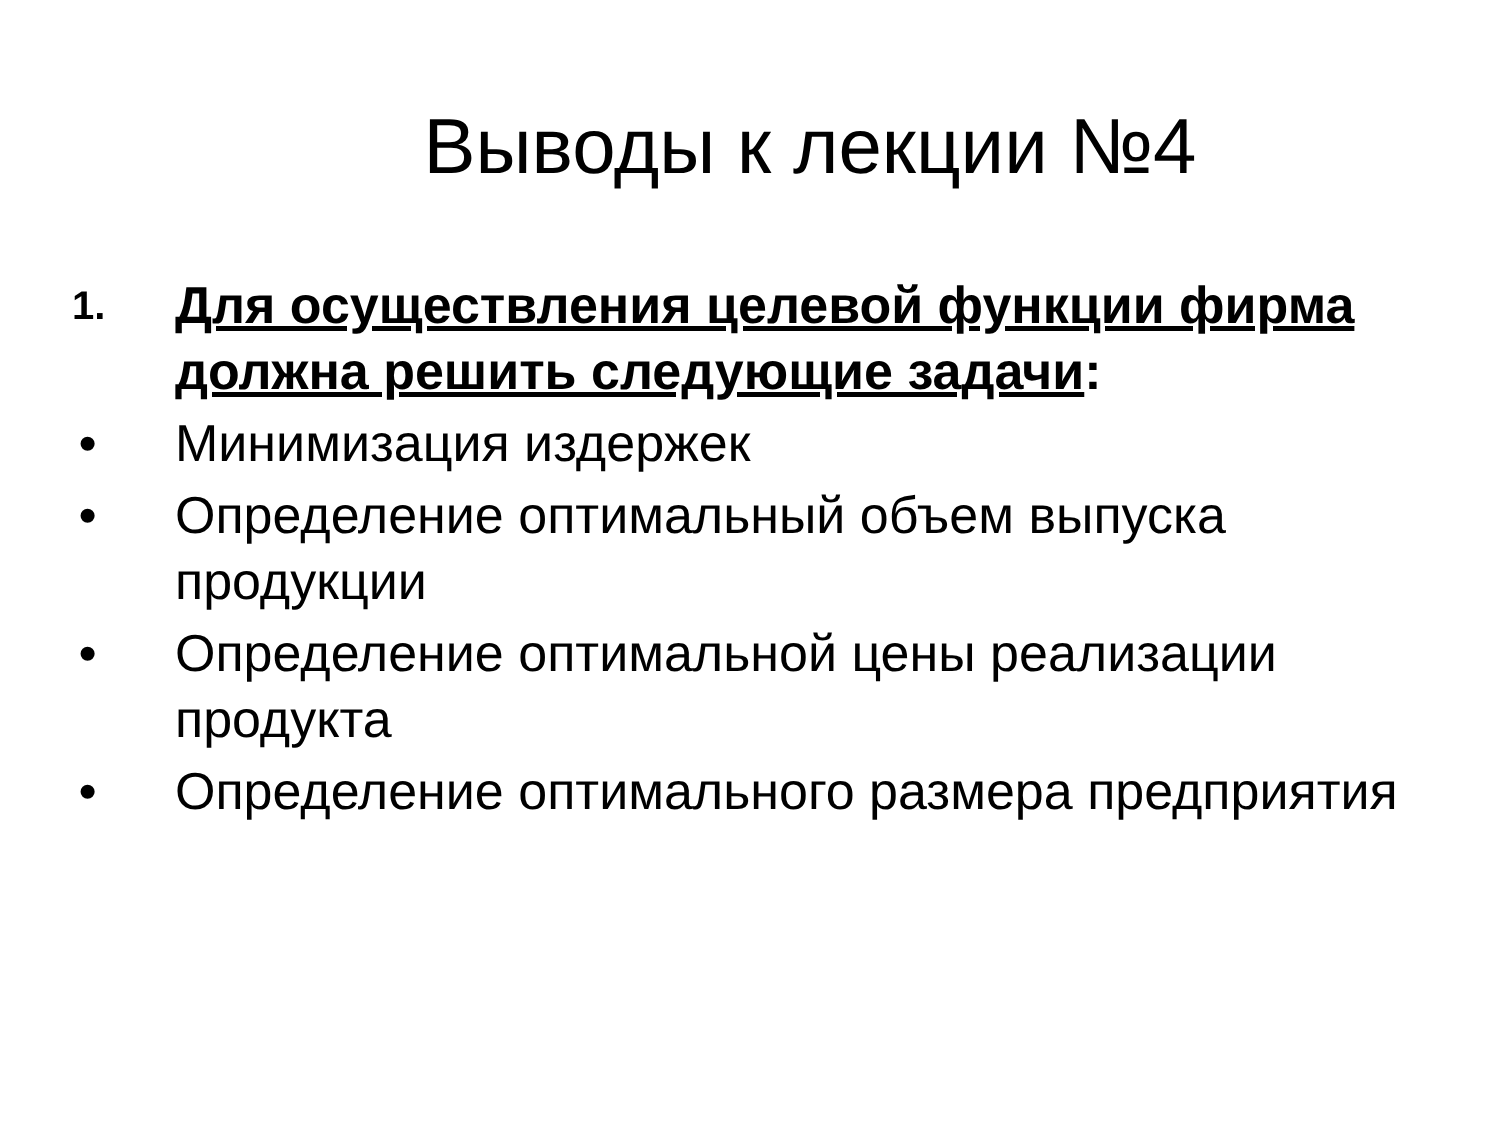Выводы к лекции №4
1.
Для осуществления целевой функции фирма должна решить следующие задачи:
• Минимизация издержек
• Определение оптимальный объем выпуска продукции
• Определение оптимальной цены реализации продукта
• Определение оптимального размера предприятия